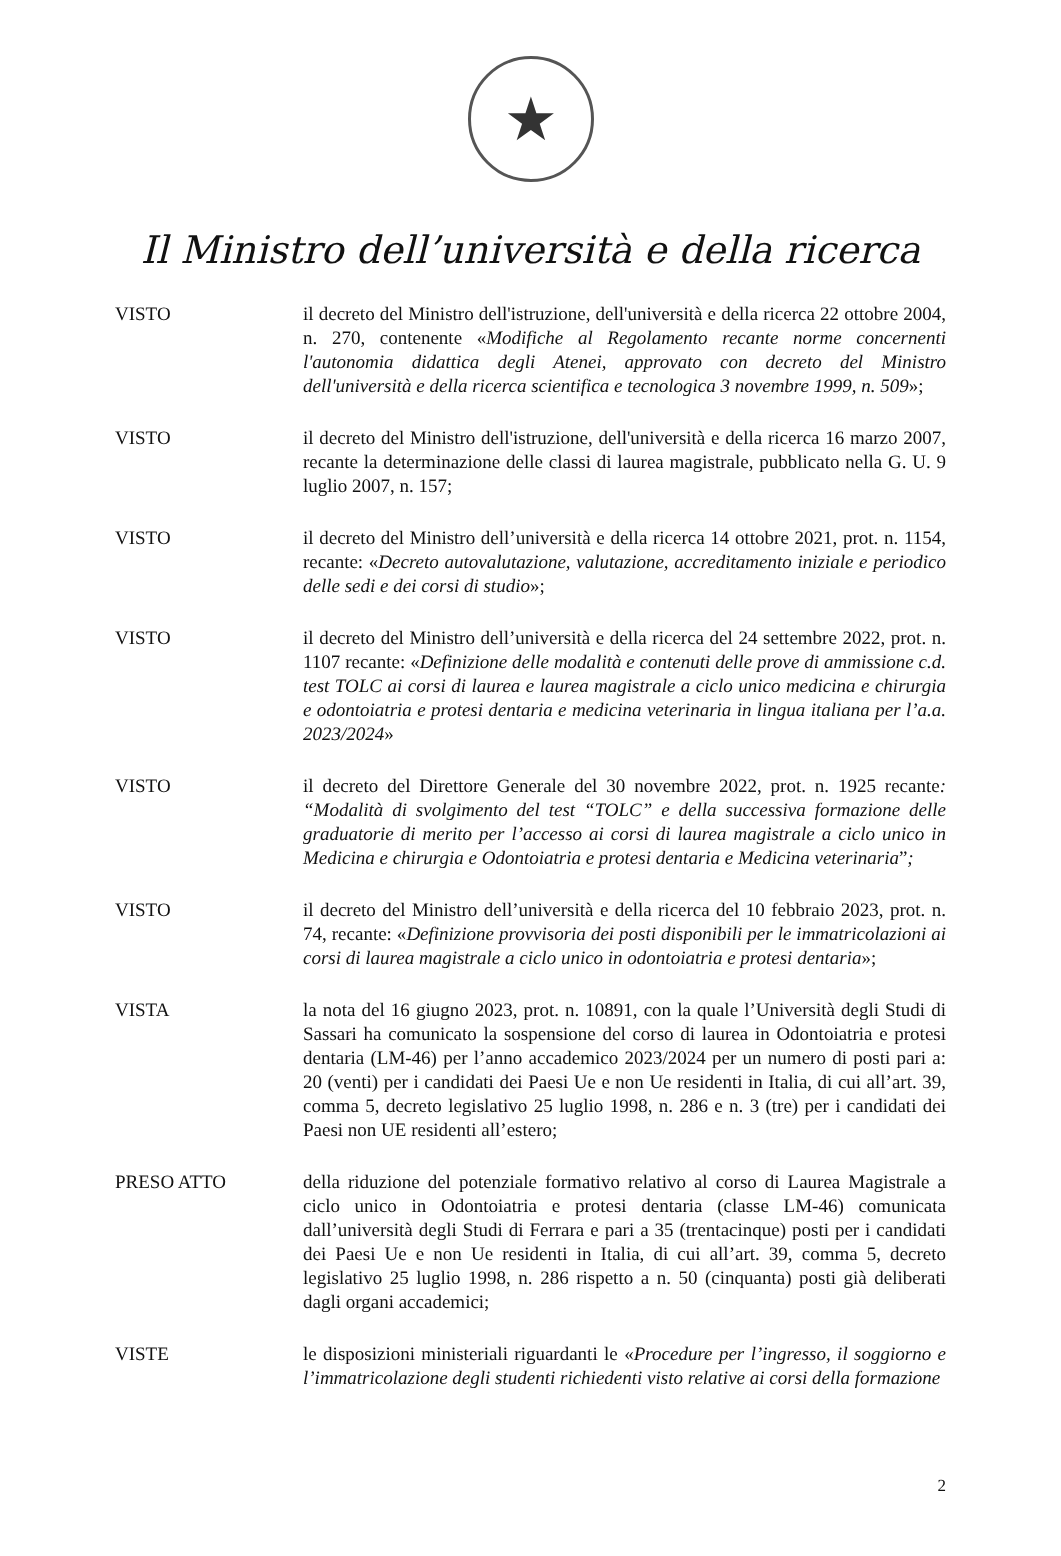★
Il Ministro dell’università e della ricerca
VISTO il decreto del Ministro dell'istruzione, dell'università e della ricerca 22 ottobre 2004, n. 270, contenente «Modifiche al Regolamento recante norme concernenti l'autonomia didattica degli Atenei, approvato con decreto del Ministro dell'università e della ricerca scientifica e tecnologica 3 novembre 1999, n. 509»;
VISTO il decreto del Ministro dell'istruzione, dell'università e della ricerca 16 marzo 2007, recante la determinazione delle classi di laurea magistrale, pubblicato nella G. U. 9 luglio 2007, n. 157;
VISTO il decreto del Ministro dell’università e della ricerca 14 ottobre 2021, prot. n. 1154, recante: «Decreto autovalutazione, valutazione, accreditamento iniziale e periodico delle sedi e dei corsi di studio»;
VISTO il decreto del Ministro dell’università e della ricerca del 24 settembre 2022, prot. n. 1107 recante: «Definizione delle modalità e contenuti delle prove di ammissione c.d. test TOLC ai corsi di laurea e laurea magistrale a ciclo unico medicina e chirurgia e odontoiatria e protesi dentaria e medicina veterinaria in lingua italiana per l’a.a. 2023/2024»
VISTO il decreto del Direttore Generale del 30 novembre 2022, prot. n. 1925 recante: “Modalità di svolgimento del test “TOLC” e della successiva formazione delle graduatorie di merito per l’accesso ai corsi di laurea magistrale a ciclo unico in Medicina e chirurgia e Odontoiatria e protesi dentaria e Medicina veterinaria”;
VISTO il decreto del Ministro dell’università e della ricerca del 10 febbraio 2023, prot. n. 74, recante: «Definizione provvisoria dei posti disponibili per le immatricolazioni ai corsi di laurea magistrale a ciclo unico in odontoiatria e protesi dentaria»;
VISTA la nota del 16 giugno 2023, prot. n. 10891, con la quale l’Università degli Studi di Sassari ha comunicato la sospensione del corso di laurea in Odontoiatria e protesi dentaria (LM-46) per l’anno accademico 2023/2024 per un numero di posti pari a: 20 (venti) per i candidati dei Paesi Ue e non Ue residenti in Italia, di cui all’art. 39, comma 5, decreto legislativo 25 luglio 1998, n. 286 e n. 3 (tre) per i candidati dei Paesi non UE residenti all’estero;
PRESO ATTO della riduzione del potenziale formativo relativo al corso di Laurea Magistrale a ciclo unico in Odontoiatria e protesi dentaria (classe LM-46) comunicata dall’università degli Studi di Ferrara e pari a 35 (trentacinque) posti per i candidati dei Paesi Ue e non Ue residenti in Italia, di cui all’art. 39, comma 5, decreto legislativo 25 luglio 1998, n. 286 rispetto a n. 50 (cinquanta) posti già deliberati dagli organi accademici;
VISTE le disposizioni ministeriali riguardanti le «Procedure per l’ingresso, il soggiorno e l’immatricolazione degli studenti richiedenti visto relative ai corsi della formazione
2